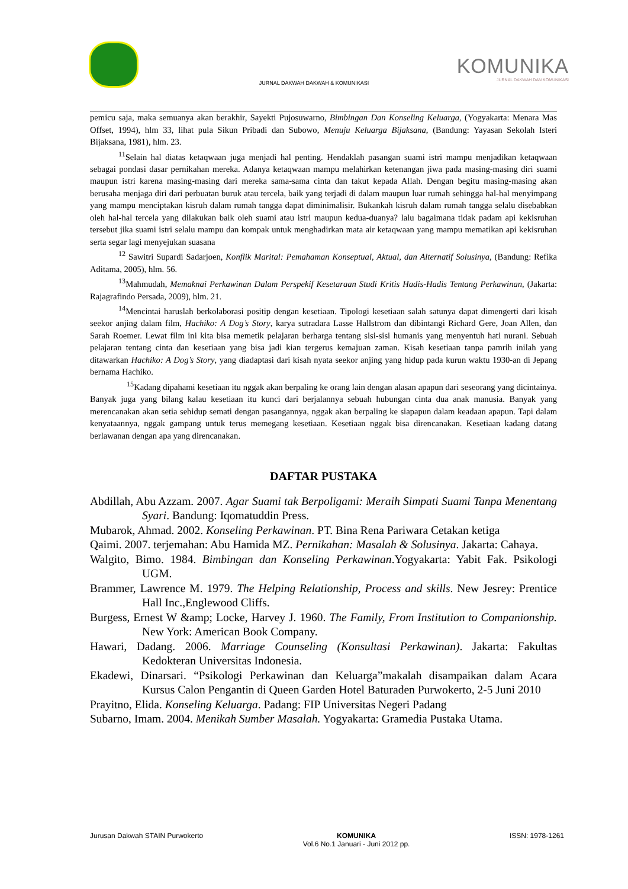KOMUNIKA
JURNAL DAKWAH DAN KOMUNIKASI
JURNAL DAKWAH DAKWAH & KOMUNIKASI
pemicu saja, maka semuanya akan berakhir, Sayekti Pujosuwarno, Bimbingan Dan Konseling Keluarga, (Yogyakarta: Menara Mas Offset, 1994), hlm 33, lihat pula Sikun Pribadi dan Subowo, Menuju Keluarga Bijaksana, (Bandung: Yayasan Sekolah Isteri Bijaksana, 1981), hlm. 23.
<sup>11</sup> Selain hal diatas ketaqwaan juga menjadi hal penting. Hendaklah pasangan suami istri mampu menjadikan ketaqwaan sebagai pondasi dasar pernikahan mereka. Adanya ketaqwaan mampu melahirkan ketenangan jiwa pada masing-masing diri suami maupun istri karena masing-masing dari mereka sama-sama cinta dan takut kepada Allah. Dengan begitu masing-masing akan berusaha menjaga diri dari perbuatan buruk atau tercela, baik yang terjadi di dalam maupun luar rumah sehingga hal-hal menyimpang yang mampu menciptakan kisruh dalam rumah tangga dapat diminimalisir. Bukankah kisruh dalam rumah tangga selalu disebabkan oleh hal-hal tercela yang dilakukan baik oleh suami atau istri maupun kedua-duanya? lalu bagaimana tidak padam api kekisruhan tersebut jika suami istri selalu mampu dan kompak untuk menghadirkan mata air ketaqwaan yang mampu mematikan api kekisruhan serta segar lagi menyejukan suasana
<sup>12</sup> Sawitri Supardi Sadarjoen, Konflik Marital: Pemahaman Konseptual, Aktual, dan Alternatif Solusinya, (Bandung: Refika Aditama, 2005), hlm. 56.
<sup>13</sup> Mahmudah, Memaknai Perkawinan Dalam Perspekif Kesetaraan Studi Kritis Hadis-Hadis Tentang Perkawinan, (Jakarta: Rajagrafindo Persada, 2009), hlm. 21.
<sup>14</sup> Mencintai haruslah berkolaborasi positip dengan kesetiaan. Tipologi kesetiaan salah satunya dapat dimengerti dari kisah seekor anjing dalam film, Hachiko: A Dog’s Story, karya sutradara Lasse Hallstrom dan dibintangi Richard Gere, Joan Allen, dan Sarah Roemer. Lewat film ini kita bisa memetik pelajaran berharga tentang sisi-sisi humanis yang menyentuh hati nurani. Sebuah pelajaran tentang cinta dan kesetiaan yang bisa jadi kian tergerus kemajuan zaman. Kisah kesetiaan tanpa pamrih inilah yang ditawarkan Hachiko: A Dog’s Story, yang diadaptasi dari kisah nyata seekor anjing yang hidup pada kurun waktu 1930-an di Jepang bernama Hachiko.
<sup>15</sup> Kadang dipahami kesetiaan itu nggak akan berpaling ke orang lain dengan alasan apapun dari seseorang yang dicintainya. Banyak juga yang bilang kalau kesetiaan itu kunci dari berjalannya sebuah hubungan cinta dua anak manusia. Banyak yang merencanakan akan setia sehidup semati dengan pasangannya, nggak akan berpaling ke siapapun dalam keadaan apapun. Tapi dalam kenyataannya, nggak gampang untuk terus memegang kesetiaan. Kesetiaan nggak bisa direncanakan. Kesetiaan kadang datang berlawanan dengan apa yang direncanakan.
DAFTAR PUSTAKA
Abdillah, Abu Azzam. 2007. Agar Suami tak Berpoligami: Meraih Simpati Suami Tanpa Menentang Syari. Bandung: Iqomatuddin Press.
Mubarok, Ahmad. 2002. Konseling Perkawinan. PT. Bina Rena Pariwara Cetakan ketiga
Qaimi. 2007. terjemahan: Abu Hamida MZ. Pernikahan: Masalah & Solusinya. Jakarta: Cahaya.
Walgito, Bimo. 1984. Bimbingan dan Konseling Perkawinan.Yogyakarta: Yabit Fak. Psikologi UGM.
Brammer, Lawrence M. 1979. The Helping Relationship, Process and skills. New Jesrey: Prentice Hall Inc.,Englewood Cliffs.
Burgess, Ernest W &amp; Locke, Harvey J. 1960. The Family, From Institution to Companionship. New York: American Book Company.
Hawari, Dadang. 2006. Marriage Counseling (Konsultasi Perkawinan). Jakarta: Fakultas Kedokteran Universitas Indonesia.
Ekadewi, Dinarsari. “Psikologi Perkawinan dan Keluarga”makalah disampaikan dalam Acara Kursus Calon Pengantin di Queen Garden Hotel Baturaden Purwokerto, 2-5 Juni 2010
Prayitno, Elida. Konseling Keluarga. Padang: FIP Universitas Negeri Padang
Subarno, Imam. 2004. Menikah Sumber Masalah. Yogyakarta: Gramedia Pustaka Utama.
Jurusan Dakwah STAIN Purwokerto
KOMUNIKA
Vol.6 No.1 Januari - Juni 2012 pp.
ISSN: 1978-1261